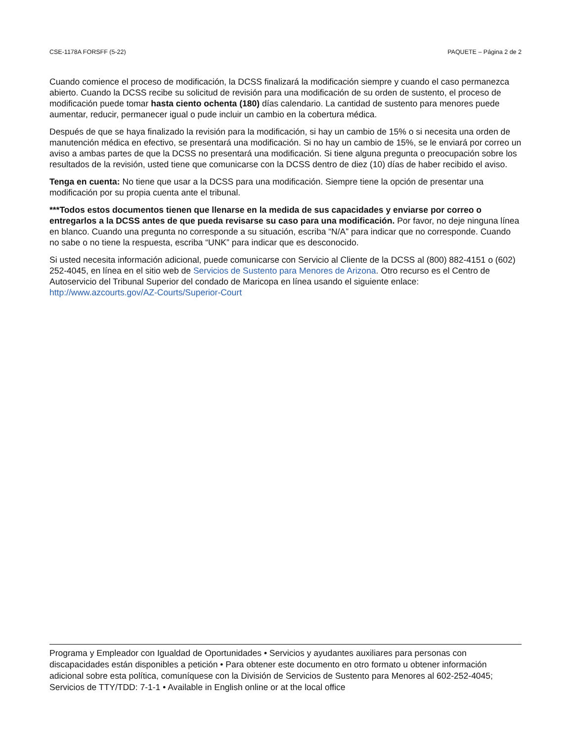CSE-1178A FORSFF (5-22) PAQUETE – Página 2 de 2
Cuando comience el proceso de modificación, la DCSS finalizará la modificación siempre y cuando el caso permanezca abierto. Cuando la DCSS recibe su solicitud de revisión para una modificación de su orden de sustento, el proceso de modificación puede tomar hasta ciento ochenta (180) días calendario. La cantidad de sustento para menores puede aumentar, reducir, permanecer igual o pude incluir un cambio en la cobertura médica.
Después de que se haya finalizado la revisión para la modificación, si hay un cambio de 15% o si necesita una orden de manutención médica en efectivo, se presentará una modificación. Si no hay un cambio de 15%, se le enviará por correo un aviso a ambas partes de que la DCSS no presentará una modificación. Si tiene alguna pregunta o preocupación sobre los resultados de la revisión, usted tiene que comunicarse con la DCSS dentro de diez (10) días de haber recibido el aviso.
Tenga en cuenta: No tiene que usar a la DCSS para una modificación. Siempre tiene la opción de presentar una modificación por su propia cuenta ante el tribunal.
***Todos estos documentos tienen que llenarse en la medida de sus capacidades y enviarse por correo o entregarlos a la DCSS antes de que pueda revisarse su caso para una modificación. Por favor, no deje ninguna línea en blanco. Cuando una pregunta no corresponde a su situación, escriba “N/A” para indicar que no corresponde. Cuando no sabe o no tiene la respuesta, escriba “UNK” para indicar que es desconocido.
Si usted necesita información adicional, puede comunicarse con Servicio al Cliente de la DCSS al (800) 882-4151 o (602) 252-4045, en línea en el sitio web de Servicios de Sustento para Menores de Arizona. Otro recurso es el Centro de Autoservicio del Tribunal Superior del condado de Maricopa en línea usando el siguiente enlace: http://www.azcourts.gov/AZ-Courts/Superior-Court
Programa y Empleador con Igualdad de Oportunidades • Servicios y ayudantes auxiliares para personas con discapacidades están disponibles a petición • Para obtener este documento en otro formato u obtener información adicional sobre esta política, comuníquese con la División de Servicios de Sustento para Menores al 602-252-4045; Servicios de TTY/TDD: 7-1-1 • Available in English online or at the local office